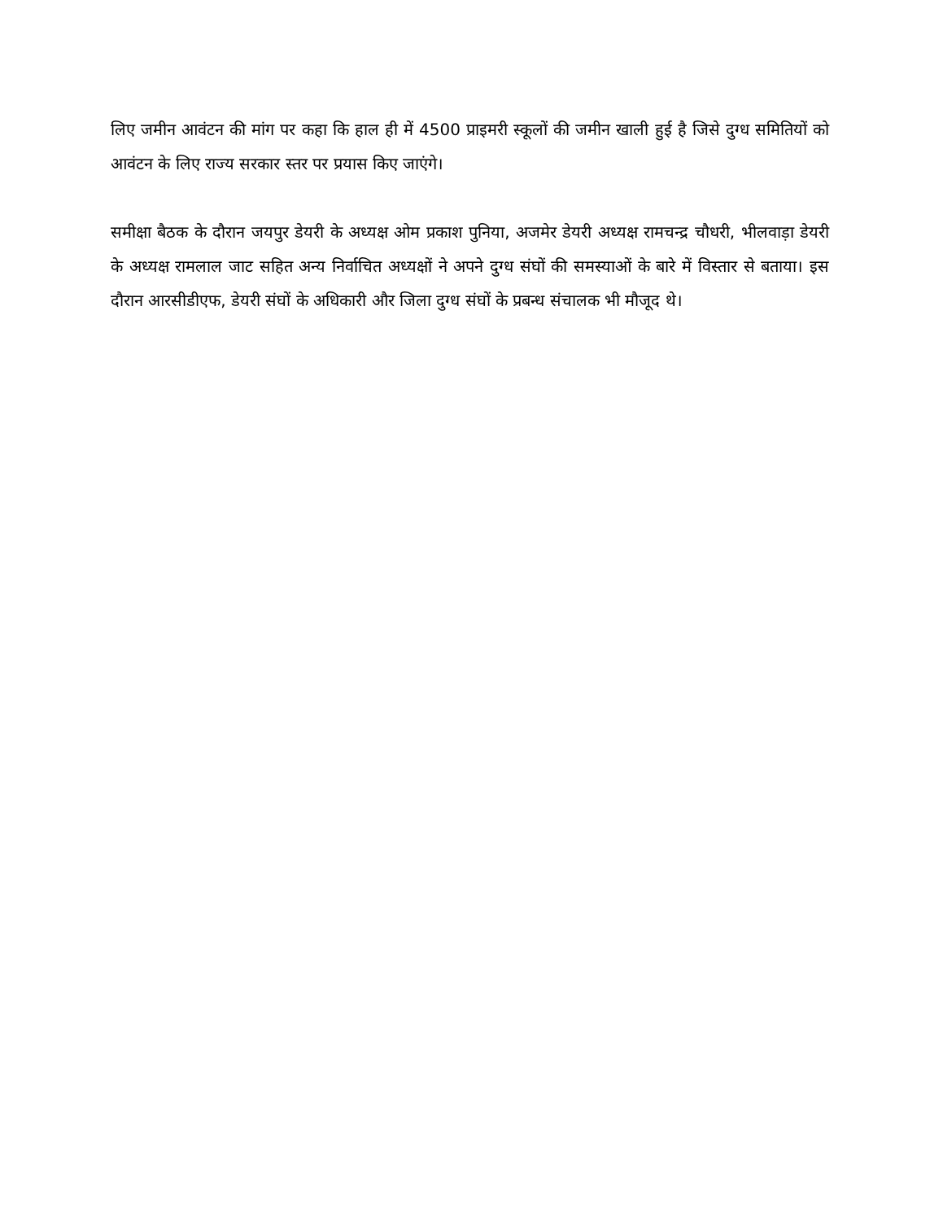लिए जमीन आवंटन की मांग पर कहा कि हाल ही में 4500 प्राइमरी स्कूलों की जमीन खाली हुई है जिसे दुग्ध समितियों को आवंटन के लिए राज्य सरकार स्तर पर प्रयास किए जाएंगे।
समीक्षा बैठक के दौरान जयपुर डेयरी के अध्यक्ष ओम प्रकाश पुनिया, अजमेर डेयरी अध्यक्ष रामचन्द्र चौधरी, भीलवाड़ा डेयरी के अध्यक्ष रामलाल जाट सहित अन्य निर्वाचित अध्यक्षों ने अपने दुग्ध संघों की समस्याओं के बारे में विस्तार से बताया। इस दौरान आरसीडीएफ, डेयरी संघों के अधिकारी और जिला दुग्ध संघों के प्रबन्ध संचालक भी मौजूद थे।